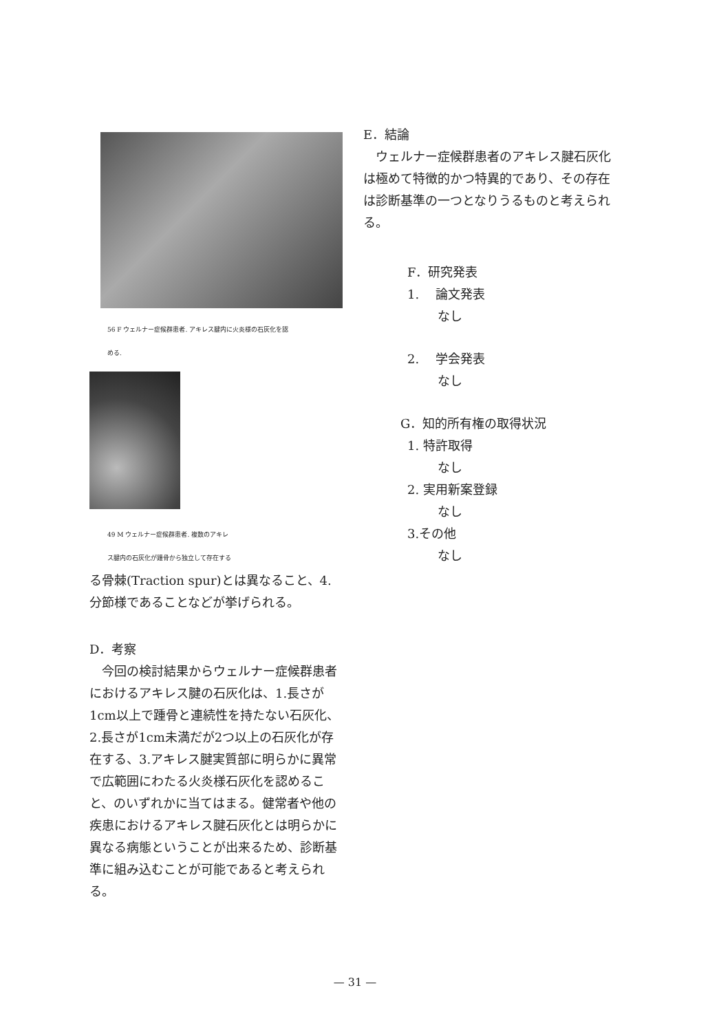56 F ウェルナー症候群患者. アキレス腱内に火炎様の石灰化を認
める.
49 M ウェルナー症候群患者. 複数のアキレ
ス腱内の石灰化が踵骨から独立して存在する
る骨棘(Traction spur)とは異なること、4.
分節様であることなどが挙げられる。
D．考察
　今回の検討結果からウェルナー症候群患者におけるアキレス腱の石灰化は、1.長さが1cm以上で踵骨と連続性を持たない石灰化、2.長さが1cm未満だが2つ以上の石灰化が存在する、3.アキレス腱実質部に明らかに異常で広範囲にわたる火炎様石灰化を認めること、のいずれかに当てはまる。健常者や他の疾患におけるアキレス腱石灰化とは明らかに異なる病態ということが出来るため、診断基準に組み込むことが可能であると考えられる。
E．結論
　ウェルナー症候群患者のアキレス腱石灰化は極めて特徴的かつ特異的であり、その存在は診断基準の一つとなりうるものと考えられる。
F．研究発表
1.　 論文発表
なし
2.　 学会発表
なし
G．知的所有権の取得状況
1. 特許取得
なし
2. 実用新案登録
なし
3.その他
なし
— 31 —